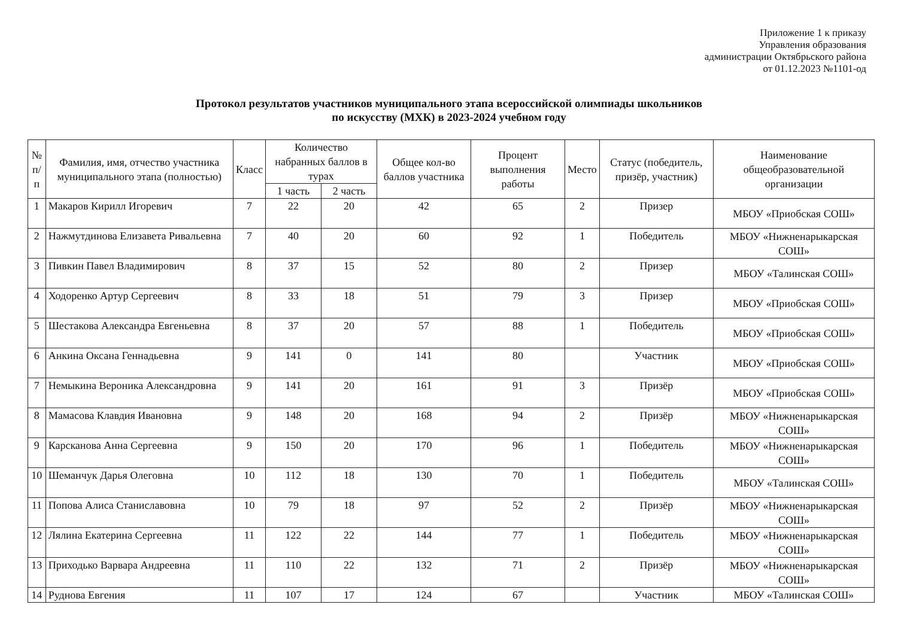Приложение 1 к приказу
Управления образования
администрации Октябрьского района
от 01.12.2023 №1101-од
Протокол результатов участников муниципального этапа всероссийской олимпиады школьников
по искусству (МХК) в 2023-2024 учебном году
| № п/п | Фамилия, имя, отчество участника муниципального этапа (полностью) | Класс | Количество набранных баллов в турах | | Общее кол-во баллов участника | Процент выполнения работы | Место | Статус (победитель, призёр, участник) | Наименование общеобразовательной организации |
| --- | --- | --- | --- | --- | --- | --- | --- | --- | --- |
| | | | 1 часть | 2 часть | | | | | |
| 1 | Макаров Кирилл Игоревич | 7 | 22 | 20 | 42 | 65 | 2 | Призер | МБОУ «Приобская СОШ» |
| 2 | Нажмутдинова Елизавета Ривальевна | 7 | 40 | 20 | 60 | 92 | 1 | Победитель | МБОУ «Нижненарыкарская СОШ» |
| 3 | Пивкин Павел Владимирович | 8 | 37 | 15 | 52 | 80 | 2 | Призер | МБОУ «Талинская СОШ» |
| 4 | Ходоренко Артур Сергеевич | 8 | 33 | 18 | 51 | 79 | 3 | Призер | МБОУ «Приобская СОШ» |
| 5 | Шестакова Александра Евгеньевна | 8 | 37 | 20 | 57 | 88 | 1 | Победитель | МБОУ «Приобская СОШ» |
| 6 | Анкина Оксана Геннадьевна | 9 | 141 | 0 | 141 | 80 | | Участник | МБОУ «Приобская СОШ» |
| 7 | Немыкина Вероника Александровна | 9 | 141 | 20 | 161 | 91 | 3 | Призёр | МБОУ «Приобская СОШ» |
| 8 | Мамасова Клавдия Ивановна | 9 | 148 | 20 | 168 | 94 | 2 | Призёр | МБОУ «Нижненарыкарская СОШ» |
| 9 | Карсканова Анна Сергеевна | 9 | 150 | 20 | 170 | 96 | 1 | Победитель | МБОУ «Нижненарыкарская СОШ» |
| 10 | Шеманчук Дарья Олеговна | 10 | 112 | 18 | 130 | 70 | 1 | Победитель | МБОУ «Талинская СОШ» |
| 11 | Попова Алиса Станиславовна | 10 | 79 | 18 | 97 | 52 | 2 | Призёр | МБОУ «Нижненарыкарская СОШ» |
| 12 | Лялина Екатерина Сергеевна | 11 | 122 | 22 | 144 | 77 | 1 | Победитель | МБОУ «Нижненарыкарская СОШ» |
| 13 | Приходько Варвара Андреевна | 11 | 110 | 22 | 132 | 71 | 2 | Призёр | МБОУ «Нижненарыкарская СОШ» |
| 14 | Руднова Евгения | 11 | 107 | 17 | 124 | 67 | | Участник | МБОУ «Талинская СОШ» |